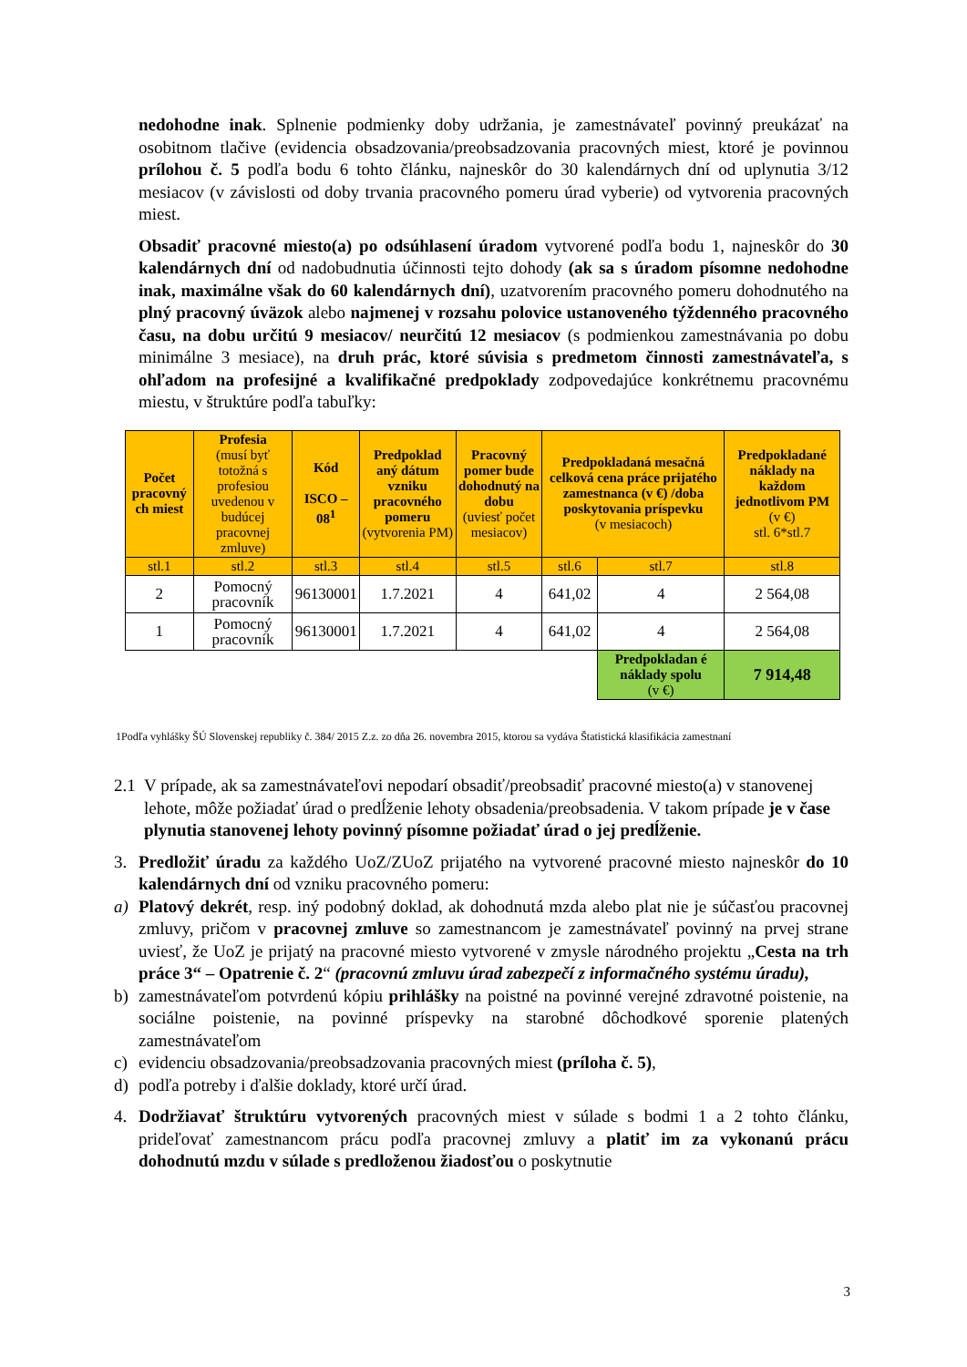nedohodne inak. Splnenie podmienky doby udržania, je zamestnávateľ povinný preukázať na osobitnom tlačive (evidencia obsadzovania/preobsadzovania pracovných miest, ktoré je povinnou prílohou č. 5 podľa bodu 6 tohto článku, najneskôr do 30 kalendárnych dní od uplynutia 3/12 mesiacov (v závislosti od doby trvania pracovného pomeru úrad vyberie) od vytvorenia pracovných miest.
Obsadiť pracovné miesto(a) po odsúhlasení úradom vytvorené podľa bodu 1, najneskôr do 30 kalendárnych dní od nadobudnutia účinnosti tejto dohody (ak sa s úradom písomne nedohodne inak, maximálne však do 60 kalendárnych dní), uzatvorením pracovného pomeru dohodnutého na plný pracovný úväzok alebo najmenej v rozsahu polovice ustanoveného týždenného pracovného času, na dobu určitú 9 mesiacov/ neurčitú 12 mesiacov (s podmienkou zamestnávania po dobu minimálne 3 mesiace), na druh prác, ktoré súvisia s predmetom činnosti zamestnávateľa, s ohľadom na profesijné a kvalifikačné predpoklady zodpovedajúce konkrétnemu pracovnému miestu, v štruktúre podľa tabuľky:
| Počet pracovný ch miest | Profesia (musí byť totožná s profesiou uvedenou v budúcej pracovnej zmluve) | Kód ISCO – 08<sup>1</sup> | Predpoklad aný dátum vzniku pracovného pomeru (vytvorenia PM) | Pracovný pomer bude dohodnutý na dobu (uviesť počet mesiacov) | Predpokladaná mesačná celková cena práce prijatého zamestnanca (v €) /doba poskytovania príspevku (v mesiacoch) | | Predpokladané náklady na každom jednotlivom PM (v €) stl. 6*stl.7 |
| --- | --- | --- | --- | --- | --- | --- | --- |
| stl.1 | stl.2 | stl.3 | stl.4 | stl.5 | stl.6 | stl.7 | stl.8 |
| 2 | Pomocný pracovník | 96130001 | 1.7.2021 | 4 | 641,02 | 4 | 2 564,08 |
| 1 | Pomocný pracovník | 96130001 | 1.7.2021 | 4 | 641,02 | 4 | 2 564,08 |
| | | | | | | Predpokladan é náklady spolu (v €) | 7 914,48 |
1Podľa vyhlášky ŠÚ Slovenskej republiky č. 384/ 2015 Z.z. zo dňa 26. novembra 2015, ktorou sa vydáva Štatistická klasifikácia zamestnaní
2.1 V prípade, ak sa zamestnávateľovi nepodarí obsadiť/preobsadiť pracovné miesto(a) v stanovenej lehote, môže požiadať úrad o predĺženie lehoty obsadenia/preobsadenia. V takom prípade je v čase plynutia stanovenej lehoty povinný písomne požiadať úrad o jej predĺženie.
3. Predložiť úradu za každého UoZ/ZUoZ prijatého na vytvorené pracovné miesto najneskôr do 10 kalendárnych dní od vzniku pracovného pomeru:
a) Platový dekrét, resp. iný podobný doklad, ak dohodnutá mzda alebo plat nie je súčasťou pracovnej zmluvy, pričom v pracovnej zmluve so zamestnancom je zamestnávateľ povinný na prvej strane uviesť, že UoZ je prijatý na pracovné miesto vytvorené v zmysle národného projektu „Cesta na trh práce 3“ – Opatrenie č. 2“ (pracovnú zmluvu úrad zabezpečí z informačného systému úradu),
b) zamestnávateľom potvrdenú kópiu prihlášky na poistné na povinné verejné zdravotné poistenie, na sociálne poistenie, na povinné príspevky na starobné dôchodkové sporenie platených zamestnávateľom
c) evidenciu obsadzovania/preobsadzovania pracovných miest (príloha č. 5),
d) podľa potreby i ďalšie doklady, ktoré určí úrad.
4. Dodržiavať štruktúru vytvorených pracovných miest v súlade s bodmi 1 a 2 tohto článku, prideľovať zamestnancom prácu podľa pracovnej zmluvy a platiť im za vykonanú prácu dohodnutú mzdu v súlade s predloženou žiadosťou o poskytnutie
3